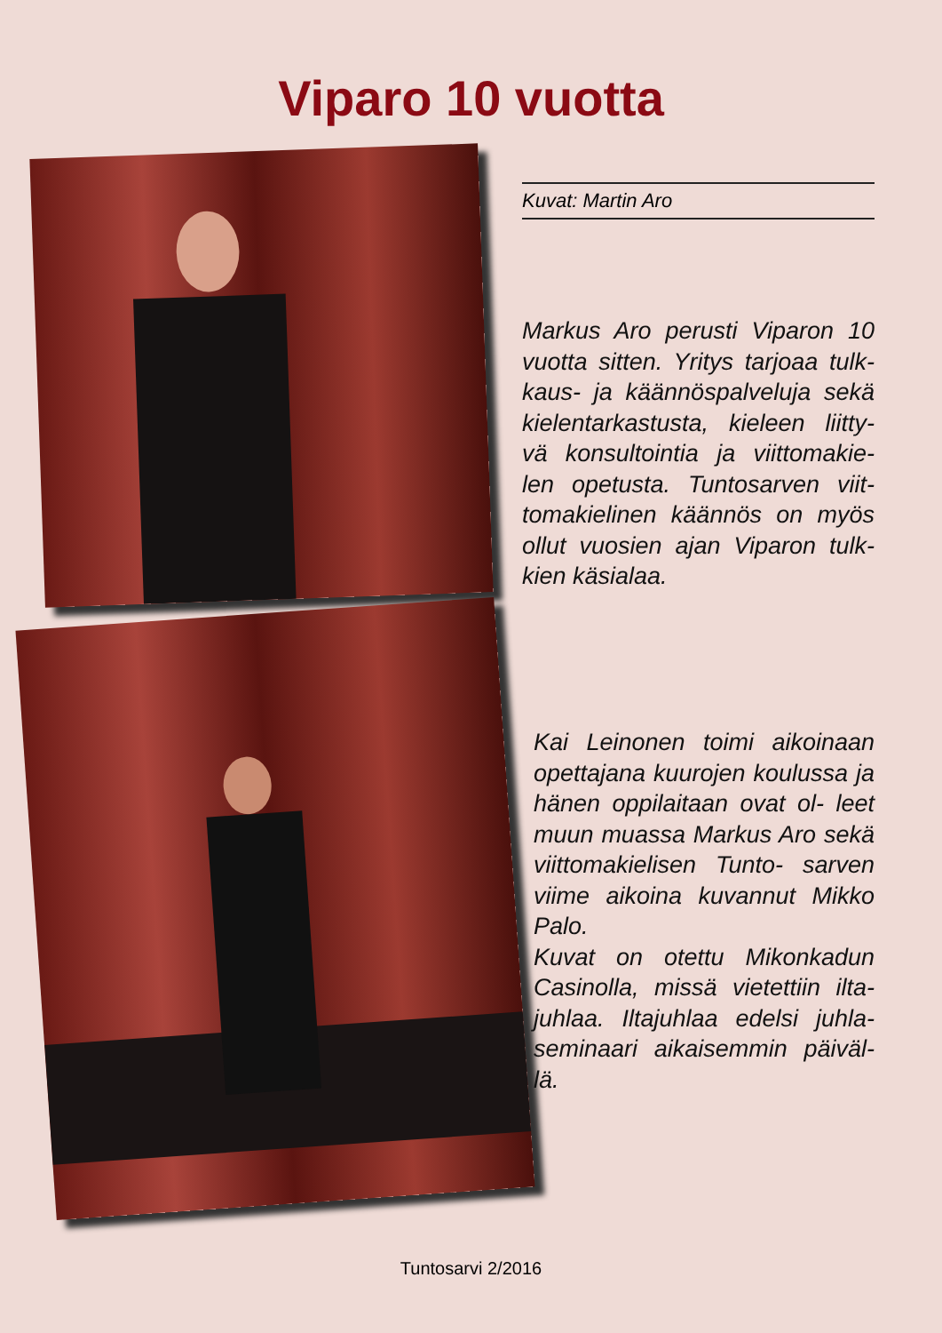Viparo 10 vuotta
Kuvat: Martin Aro
Markus Aro perusti Viparon 10 vuotta sitten. Yritys tarjoaa tulk- kaus- ja käännöspalveluja sekä kielentarkastusta, kieleen liitty- vä konsultointia ja viittomakie- len opetusta. Tuntosarven viit- tomakielinen käännös on myös ollut vuosien ajan Viparon tulk- kien käsialaa.
Kai Leinonen toimi aikoinaan opettajana kuurojen koulussa ja hänen oppilaitaan ovat ol- leet muun muassa Markus Aro sekä viittomakielisen Tunto- sarven viime aikoina kuvannut Mikko Palo.
Kuvat on otettu Mikonkadun Casinolla, missä vietettiin ilta- juhlaa. Iltajuhlaa edelsi juhla- seminaari aikaisemmin päiväl- lä.
Tuntosarvi 2/2016